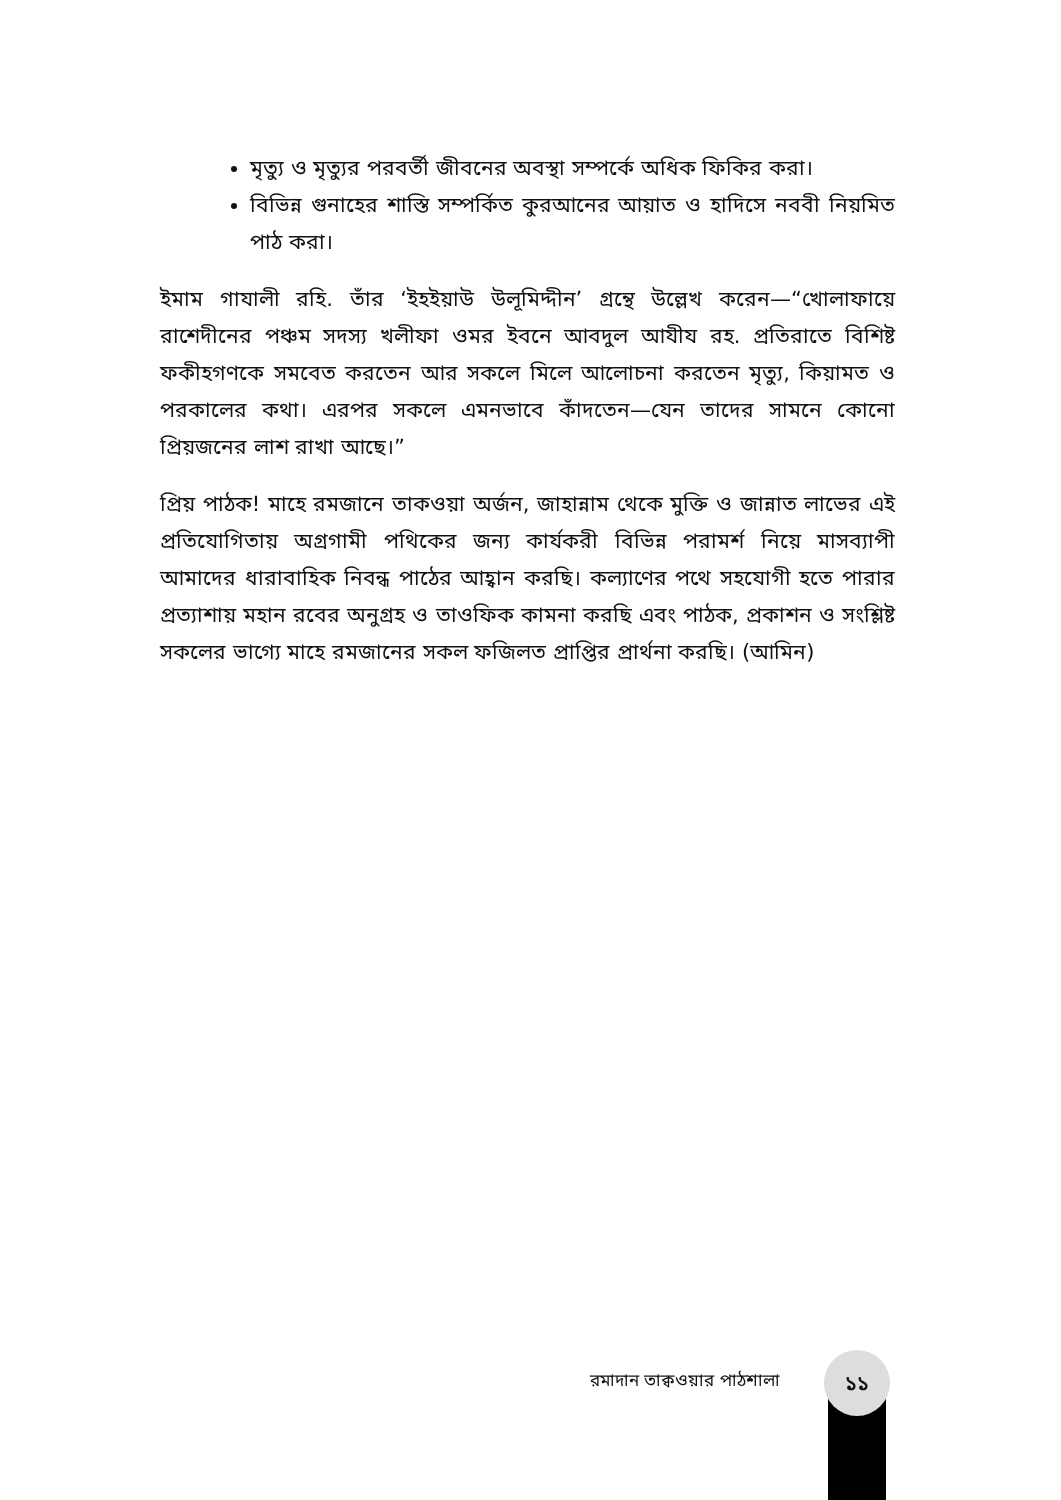মৃত্যু ও মৃত্যুর পরবর্তী জীবনের অবস্থা সম্পর্কে অধিক ফিকির করা।
বিভিন্ন গুনাহের শাস্তি সম্পর্কিত কুরআনের আয়াত ও হাদিসে নববী নিয়মিত পাঠ করা।
ইমাম গাযালী রহি. তাঁর ‘ইহইয়াউ উলূমিদ্দীন’ গ্রন্থে উল্লেখ করেন—“খোলাফায়ে রাশেদীনের পঞ্চম সদস্য খলীফা ওমর ইবনে আবদুল আযীয রহ. প্রতিরাতে বিশিষ্ট ফকীহগণকে সমবেত করতেন আর সকলে মিলে আলোচনা করতেন মৃত্যু, কিয়ামত ও পরকালের কথা। এরপর সকলে এমনভাবে কাঁদতেন—যেন তাদের সামনে কোনো প্রিয়জনের লাশ রাখা আছে।”
প্রিয় পাঠক! মাহে রমজানে তাকওয়া অর্জন, জাহান্নাম থেকে মুক্তি ও জান্নাত লাভের এই প্রতিযোগিতায় অগ্রগামী পথিকের জন্য কার্যকরী বিভিন্ন পরামর্শ নিয়ে মাসব্যাপী আমাদের ধারাবাহিক নিবন্ধ পাঠের আহ্বান করছি। কল্যাণের পথে সহযোগী হতে পারার প্রত্যাশায় মহান রবের অনুগ্রহ ও তাওফিক কামনা করছি এবং পাঠক, প্রকাশন ও সংশ্লিষ্ট সকলের ভাগ্যে মাহে রমজানের সকল ফজিলত প্রাপ্তির প্রার্থনা করছি। (আমিন)
রমাদান তাক্বওয়ার পাঠশালা
১১